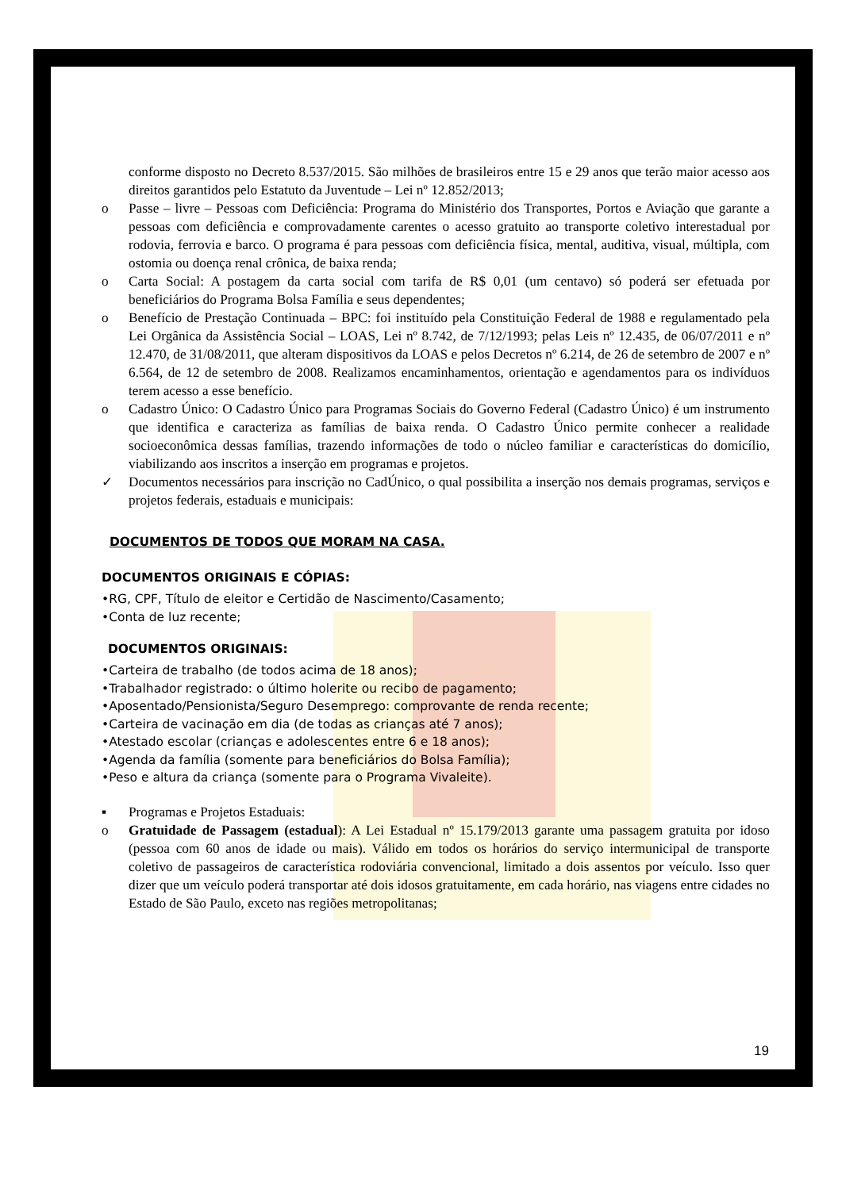conforme disposto no Decreto 8.537/2015. São milhões de brasileiros entre 15 e 29 anos que terão maior acesso aos direitos garantidos pelo Estatuto da Juventude – Lei nº 12.852/2013;
o Passe – livre – Pessoas com Deficiência: Programa do Ministério dos Transportes, Portos e Aviação que garante a pessoas com deficiência e comprovadamente carentes o acesso gratuito ao transporte coletivo interestadual por rodovia, ferrovia e barco. O programa é para pessoas com deficiência física, mental, auditiva, visual, múltipla, com ostomia ou doença renal crônica, de baixa renda;
o Carta Social: A postagem da carta social com tarifa de R$ 0,01 (um centavo) só poderá ser efetuada por beneficiários do Programa Bolsa Família e seus dependentes;
o Benefício de Prestação Continuada – BPC: foi instituído pela Constituição Federal de 1988 e regulamentado pela Lei Orgânica da Assistência Social – LOAS, Lei nº 8.742, de 7/12/1993; pelas Leis nº 12.435, de 06/07/2011 e nº 12.470, de 31/08/2011, que alteram dispositivos da LOAS e pelos Decretos nº 6.214, de 26 de setembro de 2007 e nº 6.564, de 12 de setembro de 2008. Realizamos encaminhamentos, orientação e agendamentos para os indivíduos terem acesso a esse benefício.
o Cadastro Único: O Cadastro Único para Programas Sociais do Governo Federal (Cadastro Único) é um instrumento que identifica e caracteriza as famílias de baixa renda. O Cadastro Único permite conhecer a realidade socioeconômica dessas famílias, trazendo informações de todo o núcleo familiar e características do domicílio, viabilizando aos inscritos a inserção em programas e projetos.
✓ Documentos necessários para inscrição no CadÚnico, o qual possibilita a inserção nos demais programas, serviços e projetos federais, estaduais e municipais:
DOCUMENTOS DE TODOS QUE MORAM NA CASA.
DOCUMENTOS ORIGINAIS E CÓPIAS:
•RG, CPF, Título de eleitor e Certidão de Nascimento/Casamento;
•Conta de luz recente;
DOCUMENTOS ORIGINAIS:
•Carteira de trabalho (de todos acima de 18 anos);
•Trabalhador registrado: o último holerite ou recibo de pagamento;
•Aposentado/Pensionista/Seguro Desemprego: comprovante de renda recente;
•Carteira de vacinação em dia (de todas as crianças até 7 anos);
•Atestado escolar (crianças e adolescentes entre 6 e 18 anos);
•Agenda da família (somente para beneficiários do Bolsa Família);
•Peso e altura da criança (somente para o Programa Vivaleite).
▪ Programas e Projetos Estaduais:
o Gratuidade de Passagem (estadual): A Lei Estadual nº 15.179/2013 garante uma passagem gratuita por idoso (pessoa com 60 anos de idade ou mais). Válido em todos os horários do serviço intermunicipal de transporte coletivo de passageiros de característica rodoviária convencional, limitado a dois assentos por veículo. Isso quer dizer que um veículo poderá transportar até dois idosos gratuitamente, em cada horário, nas viagens entre cidades no Estado de São Paulo, exceto nas regiões metropolitanas;
19